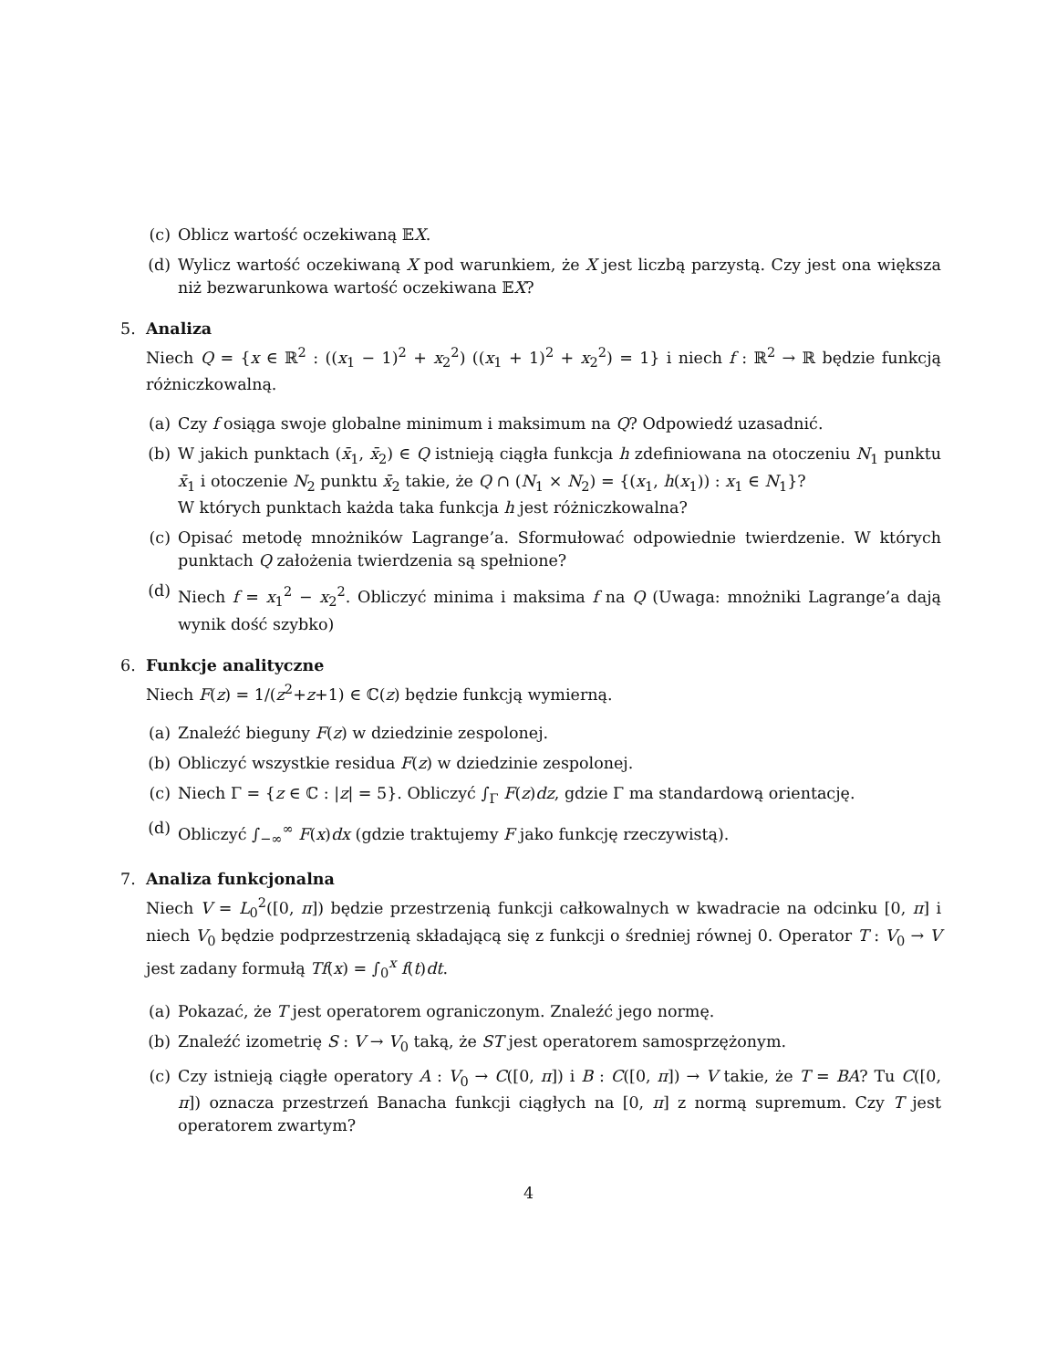(c) Oblicz wartość oczekiwaną 𝔼X.
(d) Wylicz wartość oczekiwaną X pod warunkiem, że X jest liczbą parzystą. Czy jest ona większa niż bezwarunkowa wartość oczekiwana 𝔼X?
5. Analiza
Niech Q = {x ∈ ℝ<sup>2</sup> : ((x<sub>1</sub> − 1)<sup>2</sup> + x<sub>2</sub><sup>2</sup>) ((x<sub>1</sub> + 1)<sup>2</sup> + x<sub>2</sub><sup>2</sup>) = 1} i niech f : ℝ<sup>2</sup> → ℝ będzie funkcją różniczkowalną.
(a) Czy f osiąga swoje globalne minimum i maksimum na Q? Odpowiedź uzasadnić.
(b) W jakich punktach (x̄<sub>1</sub>, x̄<sub>2</sub>) ∈ Q istnieją ciągła funkcja h zdefiniowana na otoczeniu N<sub>1</sub> punktu x̄<sub>1</sub> i otoczenie N<sub>2</sub> punktu x̄<sub>2</sub> takie, że Q ∩ (N<sub>1</sub> × N<sub>2</sub>) = {(x<sub>1</sub>, h(x<sub>1</sub>)) : x<sub>1</sub> ∈ N<sub>1</sub>}?
W których punktach każda taka funkcja h jest różniczkowalna?
(c) Opisać metodę mnożników Lagrange’a. Sformułować odpowiednie twierdzenie. W których punktach Q założenia twierdzenia są spełnione?
(d) Niech f = x<sub>1</sub><sup>2</sup> − x<sub>2</sub><sup>2</sup>. Obliczyć minima i maksima f na Q (Uwaga: mnożniki Lagrange’a dają wynik dość szybko)
6. Funkcje analityczne
Niech F(z) = 1/(z<sup>2</sup>+z+1) ∈ ℂ(z) będzie funkcją wymierną.
(a) Znaleźć bieguny F(z) w dziedzinie zespolonej.
(b) Obliczyć wszystkie residua F(z) w dziedzinie zespolonej.
(c) Niech Γ = {z ∈ ℂ : |z| = 5}. Obliczyć ∫<sub>Γ</sub> F(z)dz, gdzie Γ ma standardową orientację.
(d) Obliczyć ∫<sub>−∞</sub><sup>∞</sup> F(x)dx (gdzie traktujemy F jako funkcję rzeczywistą).
7. Analiza funkcjonalna
Niech V = L<sub>0</sub><sup>2</sup>([0, π]) będzie przestrzenią funkcji całkowalnych w kwadracie na odcinku [0, π] i niech V<sub>0</sub> będzie podprzestrzenią składającą się z funkcji o średniej równej 0. Operator T : V<sub>0</sub> → V jest zadany formułą Tf(x) = ∫<sub>0</sub><sup>x</sup> f(t)dt.
(a) Pokazać, że T jest operatorem ograniczonym. Znaleźć jego normę.
(b) Znaleźć izometrię S : V → V<sub>0</sub> taką, że ST jest operatorem samosprzężonym.
(c) Czy istnieją ciągłe operatory A : V<sub>0</sub> → C([0, π]) i B : C([0, π]) → V takie, że T = BA? Tu C([0, π]) oznacza przestrzeń Banacha funkcji ciągłych na [0, π] z normą supremum. Czy T jest operatorem zwartym?
4